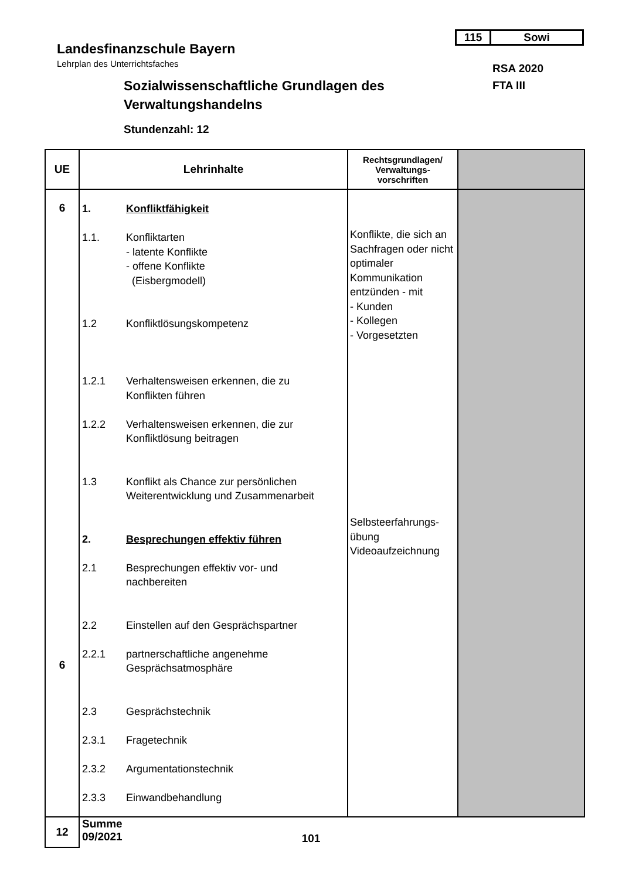Landesfinanzschule Bayern
Lehrplan des Unterrichtsfaches
115 Sowi
RSA 2020
FTA III
Sozialwissenschaftliche Grundlagen des
Verwaltungshandelns
Stundenzahl: 12
| UE | Lehrinhalte | Rechtsgrundlagen/ Verwaltungs- vorschriften | |
| --- | --- | --- | --- |
| 6 6 | 1. Konfliktfähigkeit 1.1. Konfliktarten - latente Konflikte - offene Konflikte (Eisbergmodell) 1.2 Konfliktlösungskompetenz 1.2.1 Verhaltensweisen erkennen, die zu Konflikten führen 1.2.2 Verhaltensweisen erkennen, die zur Konfliktlösung beitragen 1.3 Konflikt als Chance zur persönlichen Weiterentwicklung und Zusammenarbeit 2. Besprechungen effektiv führen 2.1 Besprechungen effektiv vor- und nachbereiten 2.2 Einstellen auf den Gesprächspartner 2.2.1 partnerschaftliche angenehme Gesprächsatmosphäre 2.3 Gesprächstechnik 2.3.1 Fragetechnik 2.3.2 Argumentationstechnik 2.3.3 Einwandbehandlung | Konflikte, die sich an Sachfragen oder nicht optimaler Kommunikation entzünden - mit - Kunden - Kollegen - Vorgesetzten Selbsteerfahrungs- übung Videoaufzeichnung | |
| 12 | Summe 09/2021 | | |
101